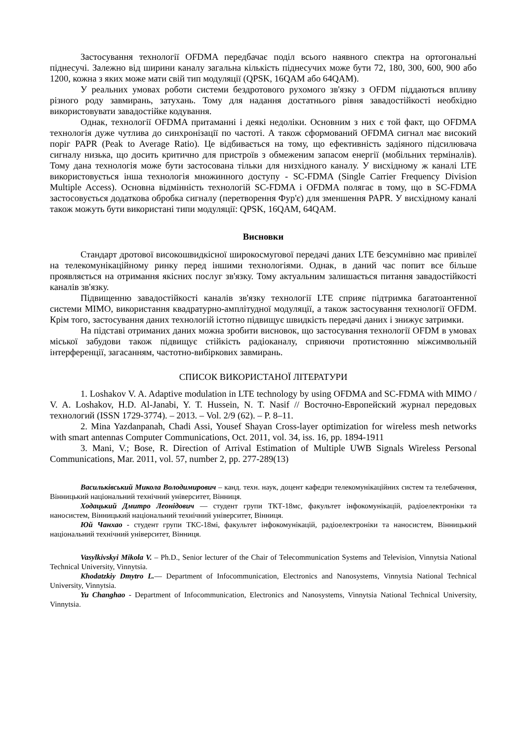Застосування технології OFDMA передбачає поділ всього наявного спектра на ортогональні піднесучі. Залежно від ширини каналу загальна кількість піднесучих може бути 72, 180, 300, 600, 900 або 1200, кожна з яких може мати свій тип модуляції (QPSK, 16QAM або 64QAM).
У реальних умовах роботи системи бездротового рухомого зв'язку з OFDM піддаються впливу різного роду завмирань, затухань. Тому для надання достатнього рівня завадостійкості необхідно використовувати завадостійке кодування.
Однак, технології OFDMA притаманні і деякі недоліки. Основним з них є той факт, що OFDMA технологія дуже чутлива до синхронізації по частоті. А також сформований OFDMA сигнал має високий поріг PAPR (Peak to Average Ratio). Це відбивається на тому, що ефективність задіяного підсилювача сигналу низька, що досить критично для пристроїв з обмеженим запасом енергії (мобільних терміналів). Тому дана технологія може бути застосована тільки для низхідного каналу. У висхідному ж каналі LTE використовується інша технологія множинного доступу - SC-FDMA (Single Carrier Frequency Division Multiple Access). Основна відмінність технологій SC-FDMA і OFDMA полягає в тому, що в SC-FDMA застосовується додаткова обробка сигналу (перетворення Фур'є) для зменшення PAPR. У висхідному каналі також можуть бути використані типи модуляції: QPSK, 16QAM, 64QAM.
Висновки
Стандарт дротової високошвидкісної широкосмугової передачі даних LTE безсумнівно має привілеї на телекомунікаційному ринку перед іншими технологіями. Однак, в даний час попит все більше проявляється на отримання якісних послуг зв'язку. Тому актуальним залишається питання завадостійкості каналів зв'язку.
Підвищенню завадостійкості каналів зв'язку технології LTE сприяє підтримка багатоантенної системи MIMO, використання квадратурно-амплітудної модуляції, а також застосування технології OFDM. Крім того, застосування даних технологій істотно підвищує швидкість передачі даних і знижує затримки.
На підставі отриманих даних можна зробити висновок, що застосування технології OFDM в умовах міської забудови також підвищує стійкість радіоканалу, сприяючи протистоянню міжсимвольній інтерференції, загасанням, частотно-вибіркових завмирань.
СПИСОК ВИКОРИСТАНОЇ ЛІТЕРАТУРИ
1. Loshakov V. A. Adaptive modulation in LTE technology by using OFDMA and SC-FDMA with MIMO / V. A. Loshakov, H.D. Al-Janabi, Y. T. Hussein, N. T. Nasif // Восточно-Европейский журнал передовых технологий (ISSN 1729-3774). – 2013. – Vol. 2/9 (62). – P. 8–11.
2. Mina Yazdanpanah, Chadi Assi, Yousef Shayan Cross-layer optimization for wireless mesh networks with smart antennas Computer Communications, Oct. 2011, vol. 34, iss. 16, pp. 1894-1911
3. Mani, V.; Bose, R. Direction of Arrival Estimation of Multiple UWB Signals Wireless Personal Communications, Mar. 2011, vol. 57, number 2, pp. 277-289(13)
Васильківський Микола Володимирович – канд. техн. наук, доцент кафедри телекомунікаційних систем та телебачення, Вінницький національний технічний університет, Вінниця.
Ходацький Дмитро Леонідович — студент групи ТКТ-18мс, факультет інфокомунікацій, радіоелектроніки та наносистем, Вінницький національний технічний університет, Вінниця.
Юй Чанхао - студент групи ТКС-18мі, факультет інфокомунікацій, радіоелектроніки та наносистем, Вінницький національний технічний університет, Вінниця.
Vasylkivskyi Mikola V. – Ph.D., Senior lecturer of the Chair of Telecommunication Systems and Television, Vinnytsia National Technical University, Vinnytsia.
Khodatzkiy Dmytro L.— Department of Infocommunication, Electronics and Nanosystems, Vinnytsia National Technical University, Vinnytsia.
Yu Changhao - Department of Infocommunication, Electronics and Nanosystems, Vinnytsia National Technical University, Vinnytsia.